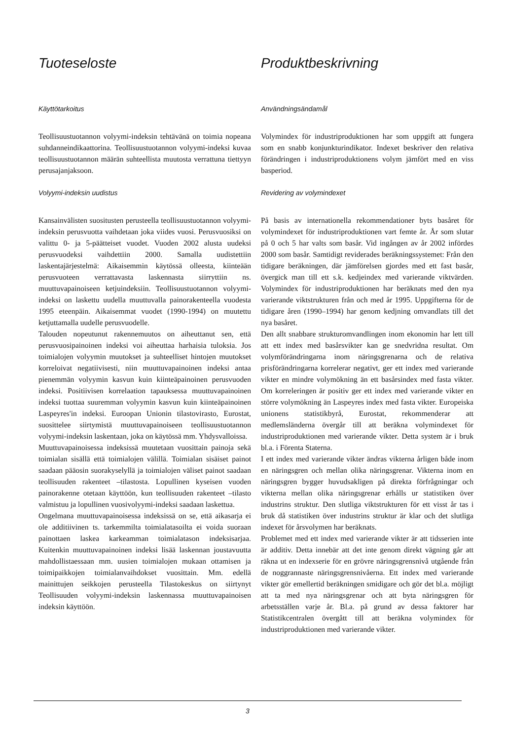Tuoteseloste
Käyttötarkoitus
Teollisuustuotannon volyymi-indeksin tehtävänä on toimia nopeana suhdanneindikaattorina. Teollisuustuotannon volyymi-indeksi kuvaa teollisuustuotannon määrän suhteellista muutosta verrattuna tiettyyn perusajanjaksoon.
Volyymi-indeksin uudistus
Kansainvälisten suositusten perusteella teollisuustuotannon volyymi-indeksin perusvuotta vaihdetaan joka viides vuosi. Perusvuosiksi on valittu 0- ja 5-päätteiset vuodet. Vuoden 2002 alusta uudeksi perusvuodeksi vaihdettiin 2000. Samalla uudistettiin laskentajärjestelmä: Aikaisemmin käytössä olleesta, kiinteään perusvuoteen verrattavasta laskennasta siirryttiin ns. muuttuvapainoiseen ketjuindeksiin. Teollisuustuotannon volyymi-indeksi on laskettu uudella muuttuvalla painorakenteella vuodesta 1995 eteenpäin. Aikaisemmat vuodet (1990-1994) on muutettu ketjuttamalla uudelle perusvuodelle.
Talouden nopeutunut rakennemuutos on aiheuttanut sen, että perusvuosipainoinen indeksi voi aiheuttaa harhaisia tuloksia. Jos toimialojen volyymin muutokset ja suhteelliset hintojen muutokset korreloivat negatiivisesti, niin muuttuvapainoinen indeksi antaa pienemmän volyymin kasvun kuin kiinteäpainoinen perusvuoden indeksi. Positiivisen korrelaation tapauksessa muuttuvapainoinen indeksi tuottaa suuremman volyymin kasvun kuin kiinteäpainoinen Laspeyres'in indeksi. Euroopan Unionin tilastovirasto, Eurostat, suosittelee siirtymistä muuttuvapainoiseen teollisuustuotannon volyymi-indeksin laskentaan, joka on käytössä mm. Yhdysvalloissa.
Muuttuvapainoisessa indeksissä muutetaan vuosittain painoja sekä toimialan sisällä että toimialojen välillä. Toimialan sisäiset painot saadaan pääosin suorakyselyllä ja toimialojen väliset painot saadaan teollisuuden rakenteet –tilastosta. Lopullinen kyseisen vuoden painorakenne otetaan käyttöön, kun teollisuuden rakenteet –tilasto valmistuu ja lopullinen vuosivolyymi-indeksi saadaan laskettua.
Ongelmana muuttuvapainoisessa indeksissä on se, että aikasarja ei ole additiivinen ts. tarkemmilta toimialatasoilta ei voida suoraan painottaen laskea karkeamman toimialatason indeksisarjaa. Kuitenkin muuttuvapainoinen indeksi lisää laskennan joustavuutta mahdollistaessaan mm. uusien toimialojen mukaan ottamisen ja toimipaikkojen toimialanvaihdokset vuosittain. Mm. edellä mainittujen seikkojen perusteella Tilastokeskus on siirtynyt Teollisuuden volyymi-indeksin laskennassa muuttuvapainoisen indeksin käyttöön.
Produktbeskrivning
Användningsändamål
Volymindex för industriproduktionen har som uppgift att fungera som en snabb konjunkturindikator. Indexet beskriver den relativa förändringen i industriproduktionens volym jämfört med en viss basperiod.
Revidering av volymindexet
På basis av internationella rekommendationer byts basåret för volymindexet för industriproduktionen vart femte år. År som slutar på 0 och 5 har valts som basår. Vid ingången av år 2002 infördes 2000 som basår. Samtidigt reviderades beräkningssystemet: Från den tidigare beräkningen, där jämförelsen gjordes med ett fast basår, övergick man till ett s.k. kedjeindex med varierande viktvärden. Volymindex för industriproduktionen har beräknats med den nya varierande viktstrukturen från och med år 1995. Uppgifterna för de tidigare åren (1990–1994) har genom kedjning omvandlats till det nya basåret.
Den allt snabbare strukturomvandlingen inom ekonomin har lett till att ett index med basårsvikter kan ge snedvridna resultat. Om volymförändringarna inom näringsgrenarna och de relativa prisförändringarna korrelerar negativt, ger ett index med varierande vikter en mindre volymökning än ett basårsindex med fasta vikter. Om korreleringen är positiv ger ett index med varierande vikter en större volymökning än Laspeyres index med fasta vikter. Europeiska unionens statistikbyrå, Eurostat, rekommenderar att medlemsländerna övergår till att beräkna volymindexet för industriproduktionen med varierande vikter. Detta system är i bruk bl.a. i Förenta Staterna.
I ett index med varierande vikter ändras vikterna årligen både inom en näringsgren och mellan olika näringsgrenar. Vikterna inom en näringsgren bygger huvudsakligen på direkta förfrågningar och vikterna mellan olika näringsgrenar erhålls ur statistiken över industrins struktur. Den slutliga viktstrukturen för ett visst år tas i bruk då statistiken över industrins struktur är klar och det slutliga indexet för årsvolymen har beräknats.
Problemet med ett index med varierande vikter är att tidsserien inte är additiv. Detta innebär att det inte genom direkt vägning går att räkna ut en indexserie för en grövre näringsgrensnivå utgående från de noggrannaste näringsgrensnivåerna. Ett index med varierande vikter gör emellertid beräkningen smidigare och gör det bl.a. möjligt att ta med nya näringsgrenar och att byta näringsgren för arbetsställen varje år. Bl.a. på grund av dessa faktorer har Statistikcentralen övergått till att beräkna volymindex för industriproduktionen med varierande vikter.
3